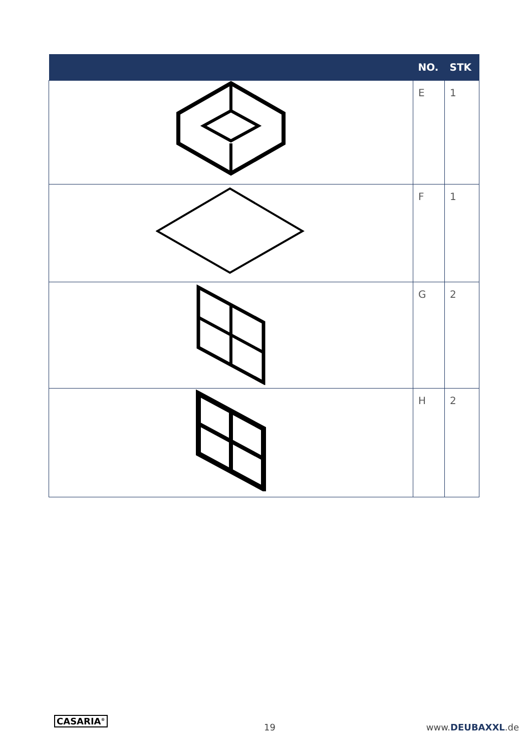| | NO. | STK |
| --- | --- | --- |
| | E | 1 |
| | F | 1 |
| | G | 2 |
| | H | 2 |
CASARIA<sup>®</sup>
19 www.DEUBAXXL.de